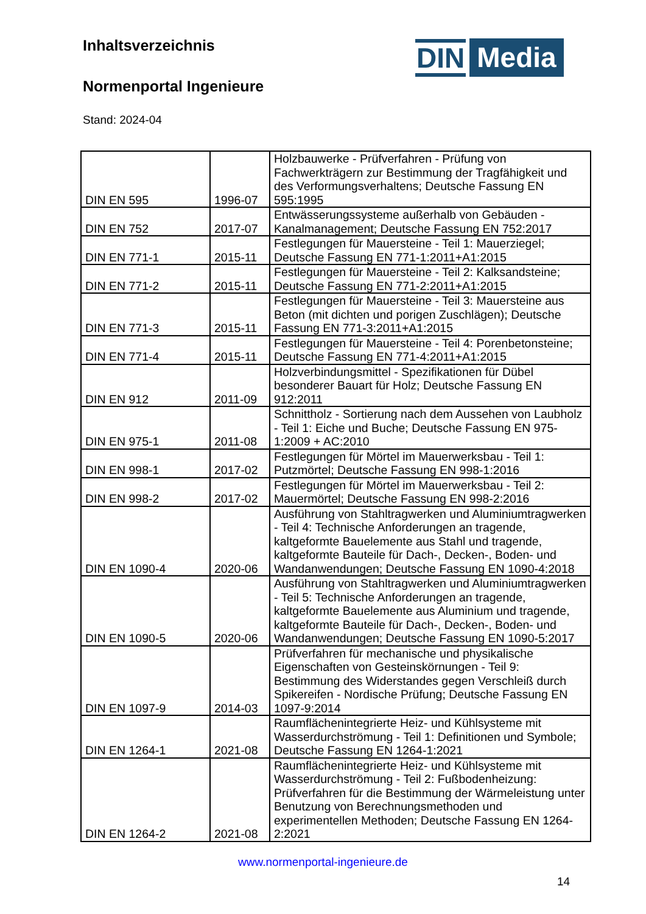Inhaltsverzeichnis
Normenportal Ingenieure
Stand: 2024-04
DIN Media
| DIN EN 595 | 1996-07 | Holzbauwerke - Prüfverfahren - Prüfung von Fachwerkträgern zur Bestimmung der Tragfähigkeit und des Verformungsverhaltens; Deutsche Fassung EN 595:1995 |
| DIN EN 752 | 2017-07 | Entwässerungssysteme außerhalb von Gebäuden - Kanalmanagement; Deutsche Fassung EN 752:2017 |
| DIN EN 771-1 | 2015-11 | Festlegungen für Mauersteine - Teil 1: Mauerziegel; Deutsche Fassung EN 771-1:2011+A1:2015 |
| DIN EN 771-2 | 2015-11 | Festlegungen für Mauersteine - Teil 2: Kalksandsteine; Deutsche Fassung EN 771-2:2011+A1:2015 |
| DIN EN 771-3 | 2015-11 | Festlegungen für Mauersteine - Teil 3: Mauersteine aus Beton (mit dichten und porigen Zuschlägen); Deutsche Fassung EN 771-3:2011+A1:2015 |
| DIN EN 771-4 | 2015-11 | Festlegungen für Mauersteine - Teil 4: Porenbetonsteine; Deutsche Fassung EN 771-4:2011+A1:2015 |
| DIN EN 912 | 2011-09 | Holzverbindungsmittel - Spezifikationen für Dübel besonderer Bauart für Holz; Deutsche Fassung EN 912:2011 |
| DIN EN 975-1 | 2011-08 | Schnittholz - Sortierung nach dem Aussehen von Laubholz - Teil 1: Eiche und Buche; Deutsche Fassung EN 975-1:2009 + AC:2010 |
| DIN EN 998-1 | 2017-02 | Festlegungen für Mörtel im Mauerwerksbau - Teil 1: Putzmörtel; Deutsche Fassung EN 998-1:2016 |
| DIN EN 998-2 | 2017-02 | Festlegungen für Mörtel im Mauerwerksbau - Teil 2: Mauermörtel; Deutsche Fassung EN 998-2:2016 |
| DIN EN 1090-4 | 2020-06 | Ausführung von Stahltragwerken und Aluminiumtragwerken - Teil 4: Technische Anforderungen an tragende, kaltgeformte Bauelemente aus Stahl und tragende, kaltgeformte Bauteile für Dach-, Decken-, Boden- und Wandanwendungen; Deutsche Fassung EN 1090-4:2018 |
| DIN EN 1090-5 | 2020-06 | Ausführung von Stahltragwerken und Aluminiumtragwerken - Teil 5: Technische Anforderungen an tragende, kaltgeformte Bauelemente aus Aluminium und tragende, kaltgeformte Bauteile für Dach-, Decken-, Boden- und Wandanwendungen; Deutsche Fassung EN 1090-5:2017 |
| DIN EN 1097-9 | 2014-03 | Prüfverfahren für mechanische und physikalische Eigenschaften von Gesteinskörnungen - Teil 9: Bestimmung des Widerstandes gegen Verschleiß durch Spikereifen - Nordische Prüfung; Deutsche Fassung EN 1097-9:2014 |
| DIN EN 1264-1 | 2021-08 | Raumflächenintegrierte Heiz- und Kühlsysteme mit Wasserdurchströmung - Teil 1: Definitionen und Symbole; Deutsche Fassung EN 1264-1:2021 |
| DIN EN 1264-2 | 2021-08 | Raumflächenintegrierte Heiz- und Kühlsysteme mit Wasserdurchströmung - Teil 2: Fußbodenheizung: Prüfverfahren für die Bestimmung der Wärmeleistung unter Benutzung von Berechnungsmethoden und experimentellen Methoden; Deutsche Fassung EN 1264-2:2021 |
www.normenportal-ingenieure.de
14